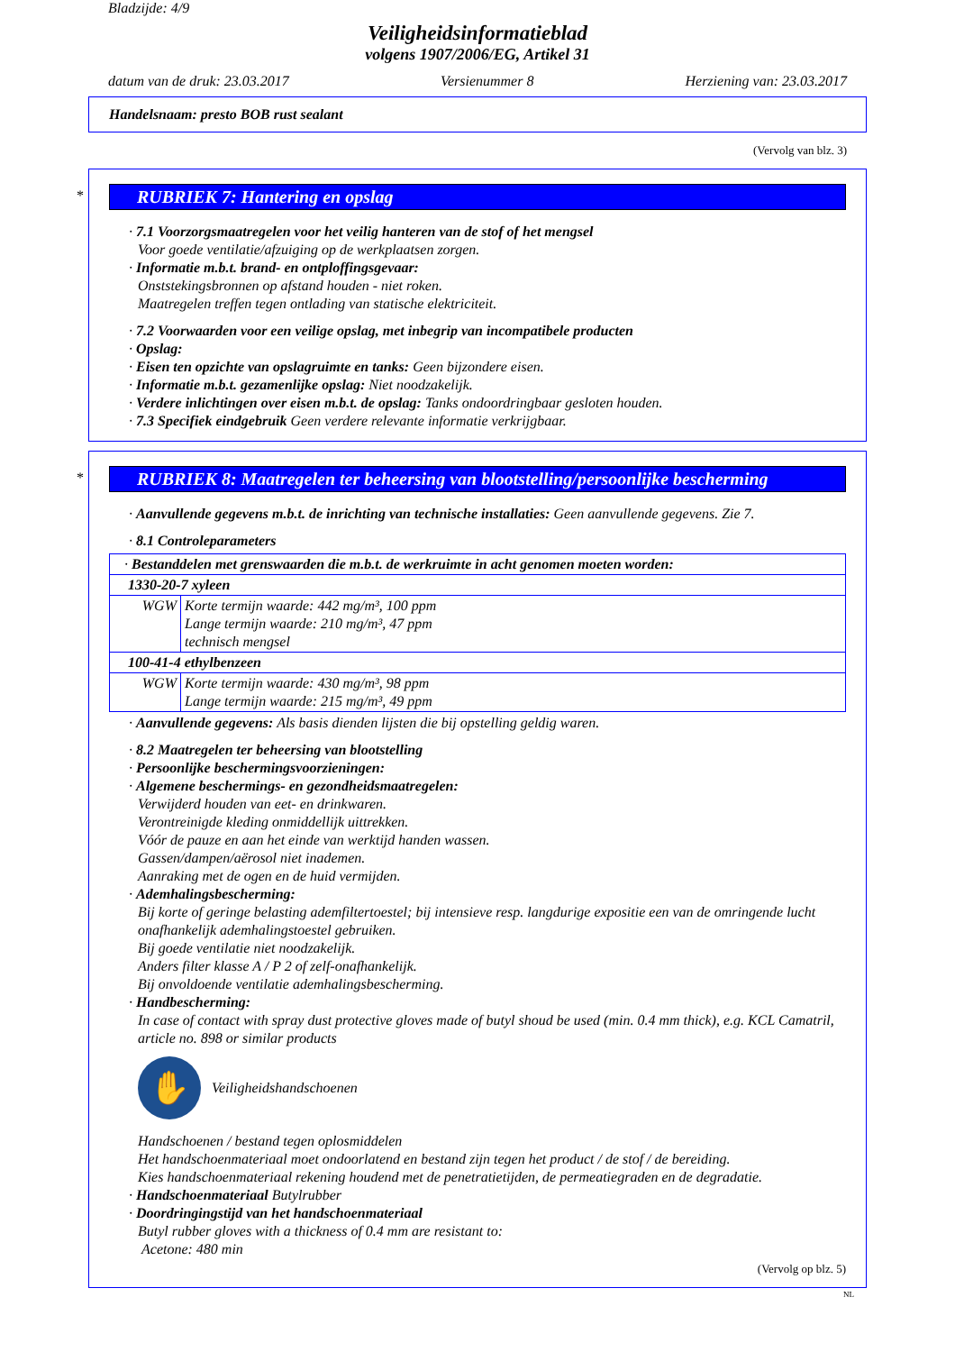Bladzijde: 4/9
Veiligheidsinformatieblad
volgens 1907/2006/EG, Artikel 31
datum van de druk: 23.03.2017 Versienummer 8 Herziening van: 23.03.2017
Handelsnaam: presto BOB rust sealant
(Vervolg van blz. 3)
*
RUBRIEK 7: Hantering en opslag
· 7.1 Voorzorgsmaatregelen voor het veilig hanteren van de stof of het mengsel
Voor goede ventilatie/afzuiging op de werkplaatsen zorgen.
· Informatie m.b.t. brand- en ontploffingsgevaar:
Onststekingsbronnen op afstand houden - niet roken.
Maatregelen treffen tegen ontlading van statische elektriciteit.
· 7.2 Voorwaarden voor een veilige opslag, met inbegrip van incompatibele producten
· Opslag:
· Eisen ten opzichte van opslagruimte en tanks: Geen bijzondere eisen.
· Informatie m.b.t. gezamenlijke opslag: Niet noodzakelijk.
· Verdere inlichtingen over eisen m.b.t. de opslag: Tanks ondoordringbaar gesloten houden.
· 7.3 Specifiek eindgebruik Geen verdere relevante informatie verkrijgbaar.
*
RUBRIEK 8: Maatregelen ter beheersing van blootstelling/persoonlijke bescherming
· Aanvullende gegevens m.b.t. de inrichting van technische installaties: Geen aanvullende gegevens. Zie 7.
· 8.1 Controleparameters
| · Bestanddelen met grenswaarden die m.b.t. de werkruimte in acht genomen moeten worden: | |
| 1330-20-7 xyleen | |
| WGW | Korte termijn waarde: 442 mg/m³, 100 ppm Lange termijn waarde: 210 mg/m³, 47 ppm technisch mengsel |
| 100-41-4 ethylbenzeen | |
| WGW | Korte termijn waarde: 430 mg/m³, 98 ppm Lange termijn waarde: 215 mg/m³, 49 ppm |
· Aanvullende gegevens: Als basis dienden lijsten die bij opstelling geldig waren.
· 8.2 Maatregelen ter beheersing van blootstelling
· Persoonlijke beschermingsvoorzieningen:
· Algemene beschermings- en gezondheidsmaatregelen:
Verwijderd houden van eet- en drinkwaren.
Verontreinigde kleding onmiddellijk uittrekken.
Vóór de pauze en aan het einde van werktijd handen wassen.
Gassen/dampen/aërosol niet inademen.
Aanraking met de ogen en de huid vermijden.
· Ademhalingsbescherming:
Bij korte of geringe belasting ademfiltertoestel; bij intensieve resp. langdurige expositie een van de omringende lucht onafhankelijk ademhalingstoestel gebruiken.
Bij goede ventilatie niet noodzakelijk.
Anders filter klasse A / P 2 of zelf-onafhankelijk.
Bij onvoldoende ventilatie ademhalingsbescherming.
· Handbescherming:
In case of contact with spray dust protective gloves made of butyl shoud be used (min. 0.4 mm thick), e.g. KCL Camatril, article no. 898 or similar products
✋
Veiligheidshandschoenen
Handschoenen / bestand tegen oplosmiddelen
Het handschoenmateriaal moet ondoorlatend en bestand zijn tegen het product / de stof / de bereiding.
Kies handschoenmateriaal rekening houdend met de penetratietijden, de permeatiegraden en de degradatie.
· Handschoenmateriaal Butylrubber
· Doordringingstijd van het handschoenmateriaal
Butyl rubber gloves with a thickness of 0.4 mm are resistant to:
Acetone: 480 min
(Vervolg op blz. 5)
NL